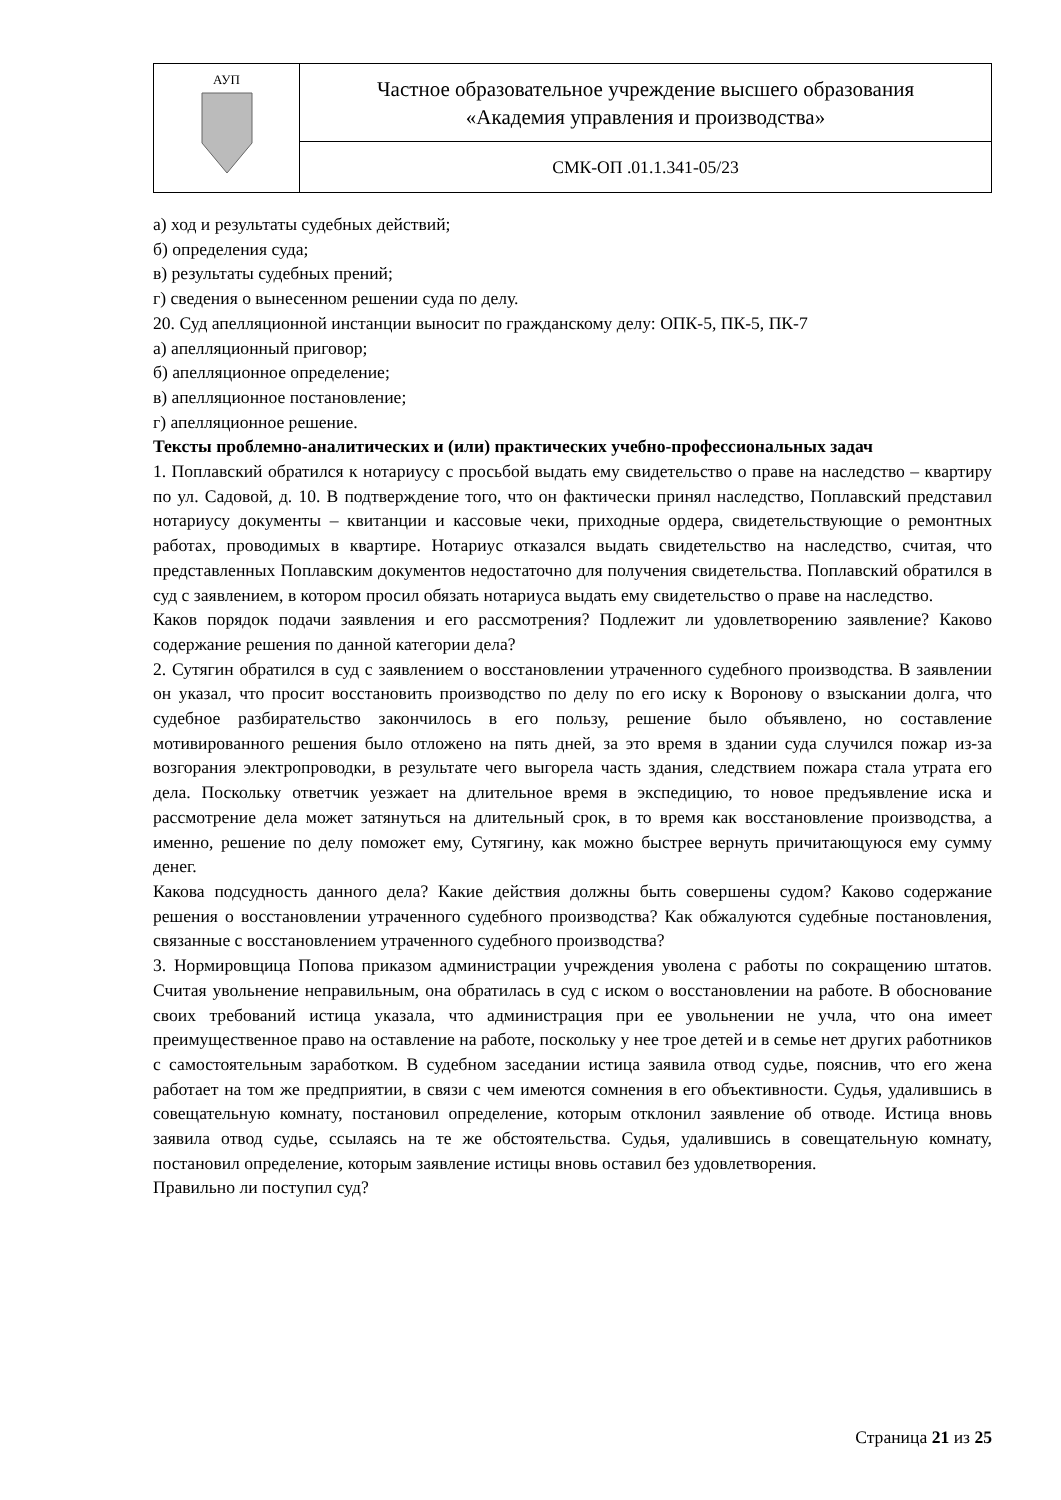| АУП | Частное образовательное учреждение высшего образования «Академия управления и производства» |
| | СМК-ОП .01.1.341-05/23 |
а) ход и результаты судебных действий;
б) определения суда;
в) результаты судебных прений;
г) сведения о вынесенном решении суда по делу.
20. Суд апелляционной инстанции выносит по гражданскому делу: ОПК-5, ПК-5, ПК-7
а) апелляционный приговор;
б) апелляционное определение;
в) апелляционное постановление;
г) апелляционное решение.
Тексты проблемно-аналитических и (или) практических учебно-профессиональных задач
1. Поплавский обратился к нотариусу с просьбой выдать ему свидетельство о праве на наследство – квартиру по ул. Садовой, д. 10. В подтверждение того, что он фактически принял наследство, Поплавский представил нотариусу документы – квитанции и кассовые чеки, приходные ордера, свидетельствующие о ремонтных работах, проводимых в квартире. Нотариус отказался выдать свидетельство на наследство, считая, что представленных Поплавским документов недостаточно для получения свидетельства. Поплавский обратился в суд с заявлением, в котором просил обязать нотариуса выдать ему свидетельство о праве на наследство.
Каков порядок подачи заявления и его рассмотрения? Подлежит ли удовлетворению заявление? Каково содержание решения по данной категории дела?
2. Сутягин обратился в суд с заявлением о восстановлении утраченного судебного производства. В заявлении он указал, что просит восстановить производство по делу по его иску к Воронову о взыскании долга, что судебное разбирательство закончилось в его пользу, решение было объявлено, но составление мотивированного решения было отложено на пять дней, за это время в здании суда случился пожар из-за возгорания электропроводки, в результате чего выгорела часть здания, следствием пожара стала утрата его дела. Поскольку ответчик уезжает на длительное время в экспедицию, то новое предъявление иска и рассмотрение дела может затянуться на длительный срок, в то время как восстановление производства, а именно, решение по делу поможет ему, Сутягину, как можно быстрее вернуть причитающуюся ему сумму денег.
Какова подсудность данного дела? Какие действия должны быть совершены судом? Каково содержание решения о восстановлении утраченного судебного производства? Как обжалуются судебные постановления, связанные с восстановлением утраченного судебного производства?
3. Нормировщица Попова приказом администрации учреждения уволена с работы по сокращению штатов. Считая увольнение неправильным, она обратилась в суд с иском о восстановлении на работе. В обоснование своих требований истица указала, что администрация при ее увольнении не учла, что она имеет преимущественное право на оставление на работе, поскольку у нее трое детей и в семье нет других работников с самостоятельным заработком. В судебном заседании истица заявила отвод судье, пояснив, что его жена работает на том же предприятии, в связи с чем имеются сомнения в его объективности. Судья, удалившись в совещательную комнату, постановил определение, которым отклонил заявление об отводе. Истица вновь заявила отвод судье, ссылаясь на те же обстоятельства. Судья, удалившись в совещательную комнату, постановил определение, которым заявление истицы вновь оставил без удовлетворения.
Правильно ли поступил суд?
Страница 21 из 25